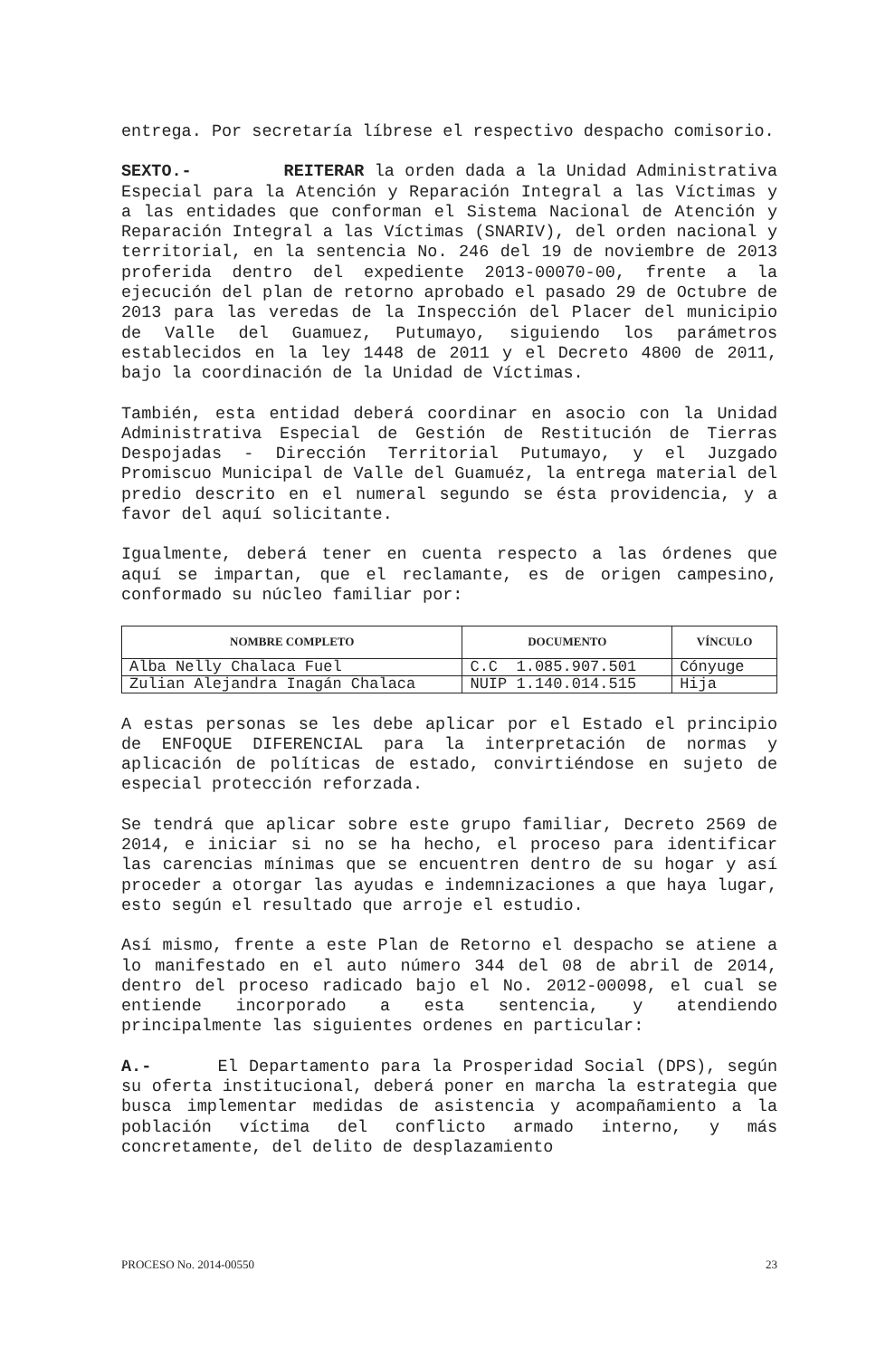entrega. Por secretaría líbrese el respectivo despacho comisorio.
SEXTO.- REITERAR la orden dada a la Unidad Administrativa Especial para la Atención y Reparación Integral a las Víctimas y a las entidades que conforman el Sistema Nacional de Atención y Reparación Integral a las Víctimas (SNARIV), del orden nacional y territorial, en la sentencia No. 246 del 19 de noviembre de 2013 proferida dentro del expediente 2013-00070-00, frente a la ejecución del plan de retorno aprobado el pasado 29 de Octubre de 2013 para las veredas de la Inspección del Placer del municipio de Valle del Guamuez, Putumayo, siguiendo los parámetros establecidos en la ley 1448 de 2011 y el Decreto 4800 de 2011, bajo la coordinación de la Unidad de Víctimas.
También, esta entidad deberá coordinar en asocio con la Unidad Administrativa Especial de Gestión de Restitución de Tierras Despojadas - Dirección Territorial Putumayo, y el Juzgado Promiscuo Municipal de Valle del Guamuéz, la entrega material del predio descrito en el numeral segundo se ésta providencia, y a favor del aquí solicitante.
Igualmente, deberá tener en cuenta respecto a las órdenes que aquí se impartan, que el reclamante, es de origen campesino, conformado su núcleo familiar por:
| NOMBRE COMPLETO | DOCUMENTO | VÍNCULO |
| --- | --- | --- |
| Alba Nelly Chalaca Fuel | C.C 1.085.907.501 | Cónyuge |
| Zulian Alejandra Inagán Chalaca | NUIP 1.140.014.515 | Hija |
A estas personas se les debe aplicar por el Estado el principio de ENFOQUE DIFERENCIAL para la interpretación de normas y aplicación de políticas de estado, convirtiéndose en sujeto de especial protección reforzada.
Se tendrá que aplicar sobre este grupo familiar, Decreto 2569 de 2014, e iniciar si no se ha hecho, el proceso para identificar las carencias mínimas que se encuentren dentro de su hogar y así proceder a otorgar las ayudas e indemnizaciones a que haya lugar, esto según el resultado que arroje el estudio.
Así mismo, frente a este Plan de Retorno el despacho se atiene a lo manifestado en el auto número 344 del 08 de abril de 2014, dentro del proceso radicado bajo el No. 2012-00098, el cual se entiende incorporado a esta sentencia, y atendiendo principalmente las siguientes ordenes en particular:
A.- El Departamento para la Prosperidad Social (DPS), según su oferta institucional, deberá poner en marcha la estrategia que busca implementar medidas de asistencia y acompañamiento a la población víctima del conflicto armado interno, y más concretamente, del delito de desplazamiento
PROCESO No. 2014-00550 23